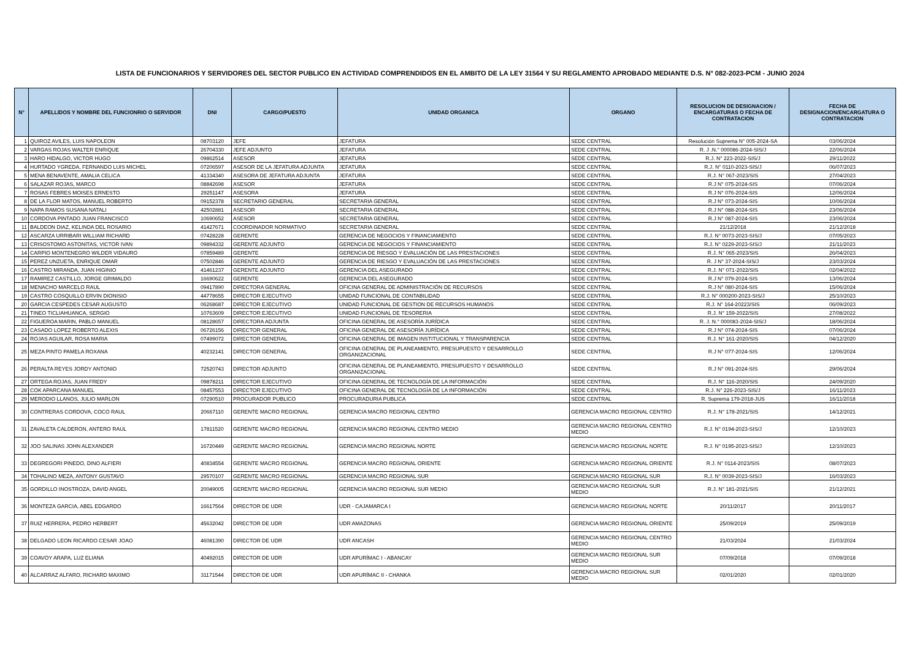LISTA DE FUNCIONARIOS Y SERVIDORES DEL SECTOR PUBLICO EN ACTIVIDAD COMPRENDIDOS EN EL AMBITO DE LA LEY 31564 Y SU REGLAMENTO APROBADO MEDIANTE D.S. N° 082-2023-PCM - JUNIO 2024
| N° | APELLIDOS Y NOMBRE DEL FUNCIONRIO O SERVIDOR | DNI | CARGO/PUESTO | UNIDAD ORGANICA | ORGANO | RESOLUCION DE DESIGNACION / ENCARGATURAS O FECHA DE CONTRATACION | FECHA DE DESIGNACION/ENCARGATURA O CONTRATACION |
| --- | --- | --- | --- | --- | --- | --- | --- |
| 1 | QUIROZ AVILES, LUIS NAPOLEON | 08703120 | JEFE | JEFATURA | SEDE CENTRAL | Resolución Suprema N° 005-2024-SA | 03/06/2024 |
| 2 | VARGAS ROJAS WALTER ENRIQUE | 26704330 | JEFE ADJUNTO | JEFATURA | SEDE CENTRAL | R. J .N.° 000086-2024-SIS/J | 22/06/2024 |
| 3 | HARO HIDALGO, VICTOR HUGO | 09862514 | ASESOR | JEFATURA | SEDE CENTRAL | R.J. N° 223-2022-SIS/J | 29/11/2022 |
| 4 | HURTADO YGREDA, FERNANDO LUIS MICHEL | 07206597 | ASESOR DE LA JEFATURA ADJUNTA | JEFATURA | SEDE CENTRAL | R.J. N° 0110-2023-SIS/J | 06/07/2023 |
| 5 | MENA BENAVENTE, AMALIA CELICA | 41334340 | ASESORA DE JEFATURA ADJUNTA | JEFATURA | SEDE CENTRAL | R.J. N° 067-2023/SIS | 27/04/2023 |
| 6 | SALAZAR ROJAS, MARCO | 08842698 | ASESOR | JEFATURA | SEDE CENTRAL | R.J N° 075-2024-SIS | 07/06/2024 |
| 7 | ROSAS FEBRES MOISES ERNESTO | 29251147 | ASESORA | JEFATURA | SEDE CENTRAL | R.J N° 076-2024-SIS | 12/06/2024 |
| 8 | DE LA FLOR MATOS, MANUEL ROBERTO | 09152378 | SECRETARIO GENERAL | SECRETARIA GENERAL | SEDE CENTRAL | R.J N° 073-2024-SIS | 10/06/2024 |
| 9 | NAPA RAMOS SUSANA NATALI | 42502881 | ASESOR | SECRETARIA GENERAL | SEDE CENTRAL | R.J N° 088-2024-SIS | 23/06/2024 |
| 10 | CORDOVA PINTADO JUAN FRANCISCO | 10690652 | ASESOR | SECRETARIA GENERAL | SEDE CENTRAL | R.J N° 087-2024-SIS | 23/06/2024 |
| 11 | BALDEON DIAZ, KELINDA DEL ROSARIO | 41427671 | COORDINADOR NORMATIVO | SECRETARIA GENERAL | SEDE CENTRAL | 21/12/2018 | 21/12/2018 |
| 12 | ASCARZA URRIBARI WILLIAM RICHARD | 07428228 | GERENTE | GERENCIA DE NEGOCIOS Y FINANCIAMIENTO | SEDE CENTRAL | R.J. N° 0073-2023-SIS/J | 07/05/2023 |
| 13 | CRISOSTOMO ASTONITAS, VICTOR IVAN | 09894332 | GERENTE ADJUNTO | GERENCIA DE NEGOCIOS Y FINANCIAMIENTO | SEDE CENTRAL | R.J. N° 0229-2023-SIS/J | 21/11/2023 |
| 14 | CARPIO MONTENEGRO WILDER VIDAURO | 07859489 | GERENTE | GERENCIA DE RIESGO Y EVALUACIÓN DE LAS PRESTACIONES | SEDE CENTRAL | R.J. N° 065-2023/SIS | 26/04/2023 |
| 15 | PEREZ UNZUETA, ENRIQUE OMAR | 07502846 | GERENTE ADJUNTO | GERENCIA DE RIESGO Y EVALUACIÓN DE LAS PRESTACIONES | SEDE CENTRAL | R. J N° 37-2024-SIS/J | 23/03/2024 |
| 16 | CASTRO MIRANDA, JUAN HIGINIO | 41461237 | GERENTE ADJUNTO | GERENCIA DEL ASEGURADO | SEDE CENTRAL | R.J. N° 071-2022/SIS | 02/04/2022 |
| 17 | RAMIREZ CASTILLO, JORGE GRIMALDO | 16690622 | GERENTE | GERENCIA DEL ASEGURADO | SEDE CENTRAL | R.J N° 079-2024-SIS | 13/06/2024 |
| 18 | MENACHO MARCELO RAUL | 09417890 | DIRECTORA GENERAL | OFICINA GENERAL DE ADMINISTRACIÓN DE RECURSOS | SEDE CENTRAL | R.J N° 080-2024-SIS | 15/06/2024 |
| 19 | CASTRO COSQUILLO ERVIN DIONISIO | 44778655 | DIRECTOR EJECUTIVO | UNIDAD FUNCIONAL DE CONTABILIDAD | SEDE CENTRAL | R.J. N° 000200-2023-SIS/J | 25/10/2023 |
| 20 | GARCIA CESPEDES CESAR AUGUSTO | 06268687 | DIRECTOR EJECUTIVO | UNIDAD FUNCIONAL DE GESTION DE RECURSOS HUMANOS | SEDE CENTRAL | R.J. N° 164-20223/SIS | 06/09/2023 |
| 21 | TINEO TICLIAHUANCA, SERGIO | 10763609 | DIRECTOR EJECUTIVO | UNIDAD FUNCIONAL DE TESORERIA | SEDE CENTRAL | R.J. N° 159-2022/SIS | 27/08/2022 |
| 22 | FIGUEROA MARIN, PABLO MANUEL | 08128657 | DIRECTORA ADJUNTA | OFICINA GENERAL DE ASESORÍA JURÍDICA | SEDE CENTRAL | R. J. N.° 000083-2024-SIS/J | 18/06/2024 |
| 23 | CASADO LOPEZ ROBERTO ALEXIS | 06726156 | DIRECTOR GENERAL | OFICINA GENERAL DE ASESORÍA JURÍDICA | SEDE CENTRAL | R.J N° 074-2024-SIS | 07/06/2024 |
| 24 | ROJAS AGUILAR, ROSA MARIA | 07499072 | DIRECTOR GENERAL | OFICINA GENERAL DE IMAGEN INSTITUCIONAL Y TRANSPARENCIA | SEDE CENTRAL | R.J. N° 161-2020/SIS | 04/12/2020 |
| 25 | MEZA PINTO PAMELA ROXANA | 40232141 | DIRECTOR GENERAL | OFICINA GENERAL DE PLANEAMIENTO, PRESUPUESTO Y DESARROLLO ORGANIZACIONAL | SEDE CENTRAL | R.J N° 077-2024-SIS | 12/06/2024 |
| 26 | PERALTA REYES JORDY ANTONIO | 72520743 | DIRECTOR ADJUNTO | OFICINA GENERAL DE PLANEAMIENTO, PRESUPUESTO Y DESARROLLO ORGANIZACIONAL | SEDE CENTRAL | R.J N° 091-2024-SIS | 29/06/2024 |
| 27 | ORTEGA ROJAS, JUAN FREDY | 09878211 | DIRECTOR EJECUTIVO | OFICINA GENERAL DE TECNOLOGÍA DE LA INFORMACIÓN | SEDE CENTRAL | R.J. N° 116-2020/SIS | 24/09/2020 |
| 28 | COK APARCANA MANUEL | 08457553 | DIRECTOR EJECUTIVO | OFICINA GENERAL DE TECNOLOGÍA DE LA INFORMACIÓN | SEDE CENTRAL | R.J. N° 226-2023-SIS/J | 16/11/2023 |
| 29 | MERODIO LLANOS, JULIO MARLON | 07290510 | PROCURADOR PUBLICO | PROCURADURIA PUBLICA | SEDE CENTRAL | R. Suprema 179-2018-JUS | 16/11/2018 |
| 30 | CONTRERAS CORDOVA, COCO RAUL | 20667110 | GERENTE MACRO REGIONAL | GERENCIA MACRO REGIONAL CENTRO | GERENCIA MACRO REGIONAL CENTRO | R.J. N° 178-2021/SIS | 14/12/2021 |
| 31 | ZAVALETA CALDERON, ANTERO RAUL | 17811520 | GERENTE MACRO REGIONAL | GERENCIA MACRO REGIONAL CENTRO MEDIO | GERENCIA MACRO REGIONAL CENTRO MEDIO | R.J. N° 0194-2023-SIS/J | 12/10/2023 |
| 32 | JOO SALINAS JOHN ALEXANDER | 16720449 | GERENTE MACRO REGIONAL | GERENCIA MACRO REGIONAL NORTE | GERENCIA MACRO REGIONAL NORTE | R.J. N° 0195-2023-SIS/J | 12/10/2023 |
| 33 | DEGREGORI PINEDO, DINO ALFIERI | 40834554 | GERENTE MACRO REGIONAL | GERENCIA MACRO REGIONAL ORIENTE | GERENCIA MACRO REGIONAL ORIENTE | R.J. N° 0114-2023/SIS | 08/07/2023 |
| 34 | TOHALINO MEZA, ANTONY GUSTAVO | 29570107 | GERENTE MACRO REGIONAL | GERENCIA MACRO REGIONAL SUR | GERENCIA MACRO REGIONAL SUR | R.J. N° 0039-2023-SIS/J | 16/03/2023 |
| 35 | GORDILLO INOSTROZA, DAVID ANGEL | 20049005 | GERENTE MACRO REGIONAL | GERENCIA MACRO REGIONAL SUR MEDIO | GERENCIA MACRO REGIONAL SUR MEDIO | R.J. N° 181-2021/SIS | 21/12/2021 |
| 36 | MONTEZA GARCIA, ABEL EDGARDO | 16617564 | DIRECTOR DE UDR | UDR - CAJAMARCA I | GERENCIA MACRO REGIONAL NORTE | 20/11/2017 | 20/11/2017 |
| 37 | RUIZ HERRERA, PEDRO HERBERT | 45632042 | DIRECTOR DE UDR | UDR AMAZONAS | GERENCIA MACRO REGIONAL ORIENTE | 25/09/2019 | 25/09/2019 |
| 38 | DELGADO LEON RICARDO CESAR JOAO | 46081390 | DIRECTOR DE UDR | UDR ANCASH | GERENCIA MACRO REGIONAL CENTRO MEDIO | 21/03/2024 | 21/03/2024 |
| 39 | COAVOY ARAPA, LUZ ELIANA | 40492015 | DIRECTOR DE UDR | UDR APURÍMAC I - ABANCAY | GERENCIA MACRO REGIONAL SUR MEDIO | 07/09/2018 | 07/09/2018 |
| 40 | ALCARRAZ ALFARO, RICHARD MAXIMO | 31171544 | DIRECTOR DE UDR | UDR APURÍMAC II - CHANKA | GERENCIA MACRO REGIONAL SUR MEDIO | 02/01/2020 | 02/01/2020 |